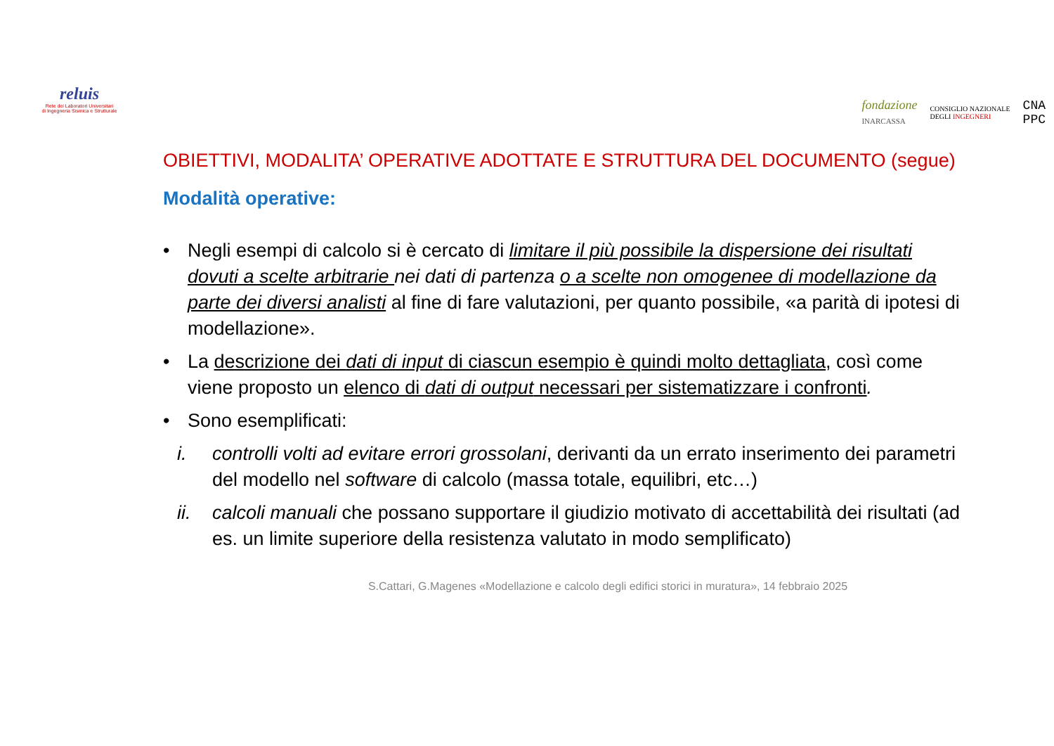reluis
Rete dei Laboratori Universitari
di Ingegneria Sismica e Strutturale
fondazione
INARCASSA CONSIGLIO NAZIONALE
DEGLI INGEGNERI CNA
PPC
OBIETTIVI, MODALITA’ OPERATIVE ADOTTATE E STRUTTURA DEL DOCUMENTO (segue)
Modalità operative:
• Negli esempi di calcolo si è cercato di limitare il più possibile la dispersione dei risultati dovuti a scelte arbitrarie nei dati di partenza o a scelte non omogenee di modellazione da parte dei diversi analisti al fine di fare valutazioni, per quanto possibile, «a parità di ipotesi di modellazione».
• La descrizione dei dati di input di ciascun esempio è quindi molto dettagliata, così come viene proposto un elenco di dati di output necessari per sistematizzare i confronti.
• Sono esemplificati:
i. controlli volti ad evitare errori grossolani, derivanti da un errato inserimento dei parametri del modello nel software di calcolo (massa totale, equilibri, etc…)
ii. calcoli manuali che possano supportare il giudizio motivato di accettabilità dei risultati (ad es. un limite superiore della resistenza valutato in modo semplificato)
S.Cattari, G.Magenes «Modellazione e calcolo degli edifici storici in muratura», 14 febbraio 2025